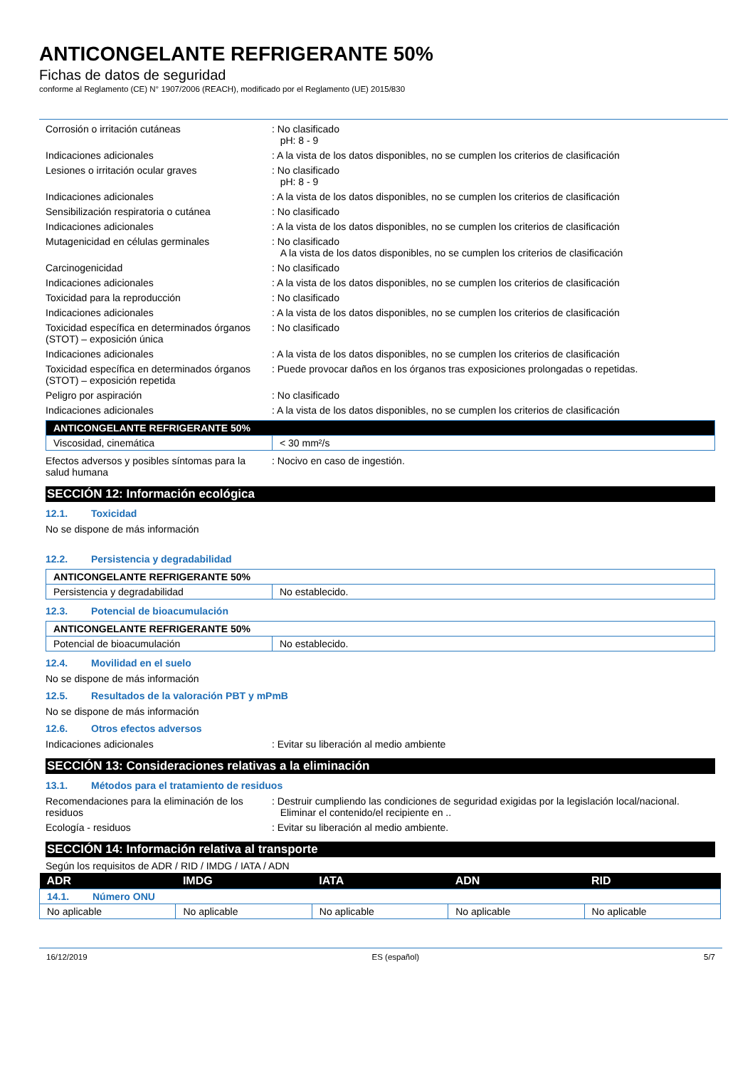ANTICONGELANTE REFRIGERANTE 50%
Fichas de datos de seguridad
conforme al Reglamento (CE) N° 1907/2006 (REACH), modificado por el Reglamento (UE) 2015/830
Corrosión o irritación cutáneas : No clasificado
pH: 8 - 9
Indicaciones adicionales : A la vista de los datos disponibles, no se cumplen los criterios de clasificación
Lesiones o irritación ocular graves : No clasificado
pH: 8 - 9
Indicaciones adicionales : A la vista de los datos disponibles, no se cumplen los criterios de clasificación
Sensibilización respiratoria o cutánea
: No clasificado
Indicaciones adicionales : A la vista de los datos disponibles, no se cumplen los criterios de clasificación
Mutagenicidad en células germinales : No clasificado
A la vista de los datos disponibles, no se cumplen los criterios de clasificación
Carcinogenicidad : No clasificado
Indicaciones adicionales : A la vista de los datos disponibles, no se cumplen los criterios de clasificación
Toxicidad para la reproducción : No clasificado
Indicaciones adicionales : A la vista de los datos disponibles, no se cumplen los criterios de clasificación
Toxicidad específica en determinados órganos (STOT) – exposición única
: No clasificado
Indicaciones adicionales : A la vista de los datos disponibles, no se cumplen los criterios de clasificación
Toxicidad específica en determinados órganos (STOT) – exposición repetida
: Puede provocar daños en los órganos tras exposiciones prolongadas o repetidas.
Peligro por aspiración : No clasificado
Indicaciones adicionales : A la vista de los datos disponibles, no se cumplen los criterios de clasificación
| ANTICONGELANTE REFRIGERANTE 50% | |
| --- | --- |
| Viscosidad, cinemática | < 30 mm²/s |
Efectos adversos y posibles síntomas para la salud humana
: Nocivo en caso de ingestión.
SECCIÓN 12: Información ecológica
12.1. Toxicidad
No se dispone de más información
12.2. Persistencia y degradabilidad
| ANTICONGELANTE REFRIGERANTE 50% | |
| --- | --- |
| Persistencia y degradabilidad | No establecido. |
12.3. Potencial de bioacumulación
| ANTICONGELANTE REFRIGERANTE 50% | |
| --- | --- |
| Potencial de bioacumulación | No establecido. |
12.4. Movilidad en el suelo
No se dispone de más información
12.5. Resultados de la valoración PBT y mPmB
No se dispone de más información
12.6. Otros efectos adversos
Indicaciones adicionales : Evitar su liberación al medio ambiente
SECCIÓN 13: Consideraciones relativas a la eliminación
13.1. Métodos para el tratamiento de residuos
Recomendaciones para la eliminación de los residuos
: Destruir cumpliendo las condiciones de seguridad exigidas por la legislación local/nacional.
Eliminar el contenido/el recipiente en ..
Ecología - residuos : Evitar su liberación al medio ambiente.
SECCIÓN 14: Información relativa al transporte
Según los requisitos de ADR / RID / IMDG / IATA / ADN
| ADR | IMDG | IATA | ADN | RID |
| --- | --- | --- | --- | --- |
| 14.1. Número ONU | | | | |
| No aplicable | No aplicable | No aplicable | No aplicable | No aplicable |
16/12/2019 ES (español) 5/7